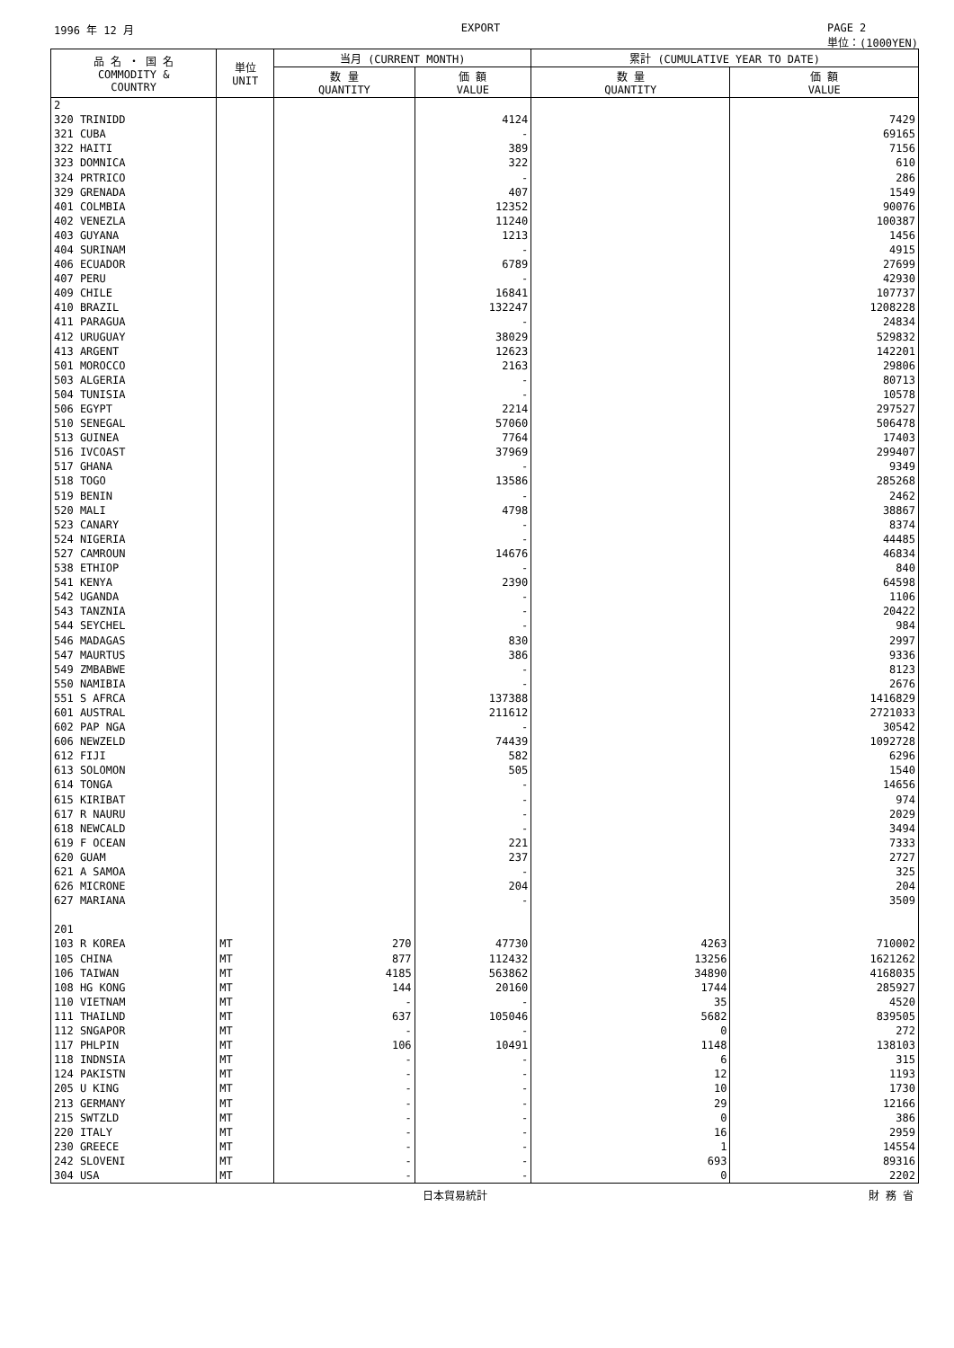1996 年 12 月 EXPORT PAGE 2
単位：(1000YEN)
| 品 名 ・ 国 名 COMMODITY & COUNTRY | 単位 UNIT | 当月 (CURRENT MONTH) | | 累計 (CUMULATIVE YEAR TO DATE) | |
| --- | --- | --- | --- | --- | --- |
| | | 数 量 QUANTITY | 価 額 VALUE | 数 量 QUANTITY | 価 額 VALUE |
| 2 | | | | | |
| 320 TRINIDD | | | 4124 | | 7429 |
| 321 CUBA | | | - | | 69165 |
| 322 HAITI | | | 389 | | 7156 |
| 323 DOMNICA | | | 322 | | 610 |
| 324 PRTRICO | | | - | | 286 |
| 329 GRENADA | | | 407 | | 1549 |
| 401 COLMBIA | | | 12352 | | 90076 |
| 402 VENEZLA | | | 11240 | | 100387 |
| 403 GUYANA | | | 1213 | | 1456 |
| 404 SURINAM | | | - | | 4915 |
| 406 ECUADOR | | | 6789 | | 27699 |
| 407 PERU | | | - | | 42930 |
| 409 CHILE | | | 16841 | | 107737 |
| 410 BRAZIL | | | 132247 | | 1208228 |
| 411 PARAGUA | | | - | | 24834 |
| 412 URUGUAY | | | 38029 | | 529832 |
| 413 ARGENT | | | 12623 | | 142201 |
| 501 MOROCCO | | | 2163 | | 29806 |
| 503 ALGERIA | | | - | | 80713 |
| 504 TUNISIA | | | - | | 10578 |
| 506 EGYPT | | | 2214 | | 297527 |
| 510 SENEGAL | | | 57060 | | 506478 |
| 513 GUINEA | | | 7764 | | 17403 |
| 516 IVCOAST | | | 37969 | | 299407 |
| 517 GHANA | | | - | | 9349 |
| 518 TOGO | | | 13586 | | 285268 |
| 519 BENIN | | | - | | 2462 |
| 520 MALI | | | 4798 | | 38867 |
| 523 CANARY | | | - | | 8374 |
| 524 NIGERIA | | | - | | 44485 |
| 527 CAMROUN | | | 14676 | | 46834 |
| 538 ETHIOP | | | - | | 840 |
| 541 KENYA | | | 2390 | | 64598 |
| 542 UGANDA | | | - | | 1106 |
| 543 TANZNIA | | | - | | 20422 |
| 544 SEYCHEL | | | - | | 984 |
| 546 MADAGAS | | | 830 | | 2997 |
| 547 MAURTUS | | | 386 | | 9336 |
| 549 ZMBABWE | | | - | | 8123 |
| 550 NAMIBIA | | | - | | 2676 |
| 551 S AFRCA | | | 137388 | | 1416829 |
| 601 AUSTRAL | | | 211612 | | 2721033 |
| 602 PAP NGA | | | - | | 30542 |
| 606 NEWZELD | | | 74439 | | 1092728 |
| 612 FIJI | | | 582 | | 6296 |
| 613 SOLOMON | | | 505 | | 1540 |
| 614 TONGA | | | - | | 14656 |
| 615 KIRIBAT | | | - | | 974 |
| 617 R NAURU | | | - | | 2029 |
| 618 NEWCALD | | | - | | 3494 |
| 619 F OCEAN | | | 221 | | 7333 |
| 620 GUAM | | | 237 | | 2727 |
| 621 A SAMOA | | | - | | 325 |
| 626 MICRONE | | | 204 | | 204 |
| 627 MARIANA | | | - | | 3509 |
| 201 | | | | | |
| 103 R KOREA | MT | 270 | 47730 | 4263 | 710002 |
| 105 CHINA | MT | 877 | 112432 | 13256 | 1621262 |
| 106 TAIWAN | MT | 4185 | 563862 | 34890 | 4168035 |
| 108 HG KONG | MT | 144 | 20160 | 1744 | 285927 |
| 110 VIETNAM | MT | - | - | 35 | 4520 |
| 111 THAILND | MT | 637 | 105046 | 5682 | 839505 |
| 112 SNGAPOR | MT | - | - | 0 | 272 |
| 117 PHLPIN | MT | 106 | 10491 | 1148 | 138103 |
| 118 INDNSIA | MT | - | - | 6 | 315 |
| 124 PAKISTN | MT | - | - | 12 | 1193 |
| 205 U KING | MT | - | - | 10 | 1730 |
| 213 GERMANY | MT | - | - | 29 | 12166 |
| 215 SWTZLD | MT | - | - | 0 | 386 |
| 220 ITALY | MT | - | - | 16 | 2959 |
| 230 GREECE | MT | - | - | 1 | 14554 |
| 242 SLOVENI | MT | - | - | 693 | 89316 |
| 304 USA | MT | - | - | 0 | 2202 |
日本貿易統計 財 務 省